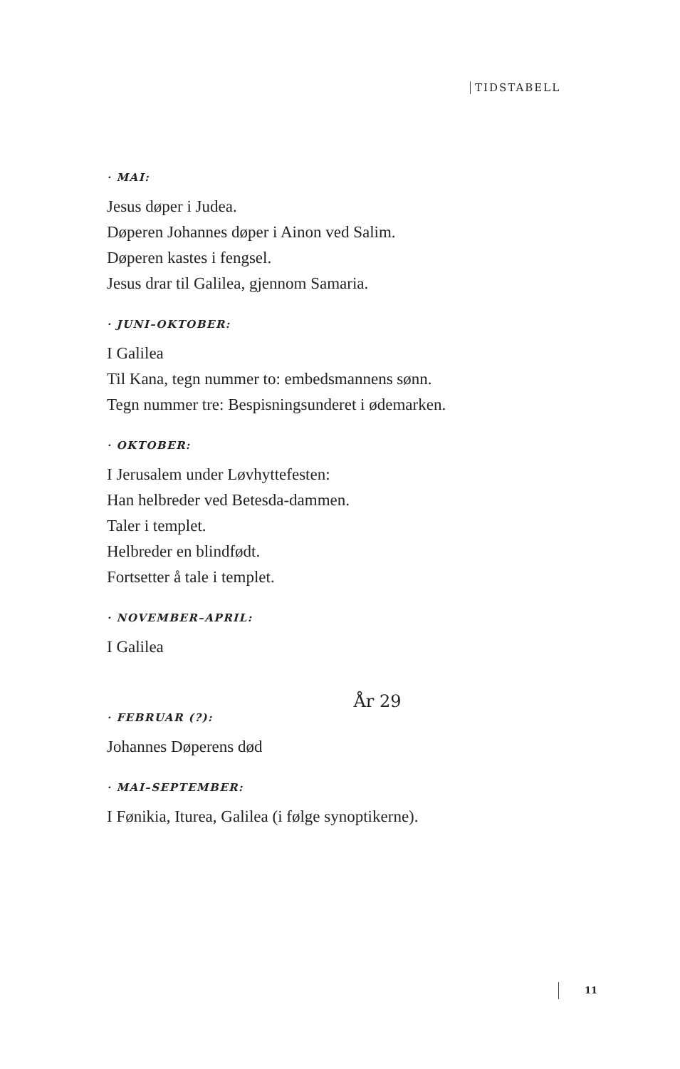TIDSTABELL
· MAI:
Jesus døper i Judea.
Døperen Johannes døper i Ainon ved Salim.
Døperen kastes i fengsel.
Jesus drar til Galilea, gjennom Samaria.
· JUNI–OKTOBER:
I Galilea
Til Kana, tegn nummer to: embedsmannens sønn.
Tegn nummer tre: Bespisningsunderet i ødemarken.
· OKTOBER:
I Jerusalem under Løvhyttefesten:
Han helbreder ved Betesda-dammen.
Taler i templet.
Helbreder en blindfødt.
Fortsetter å tale i templet.
· NOVEMBER–APRIL:
I Galilea
År 29
· FEBRUAR (?):
Johannes Døperens død
· MAI–SEPTEMBER:
I Fønikia, Iturea, Galilea (i følge synoptikerne).
11